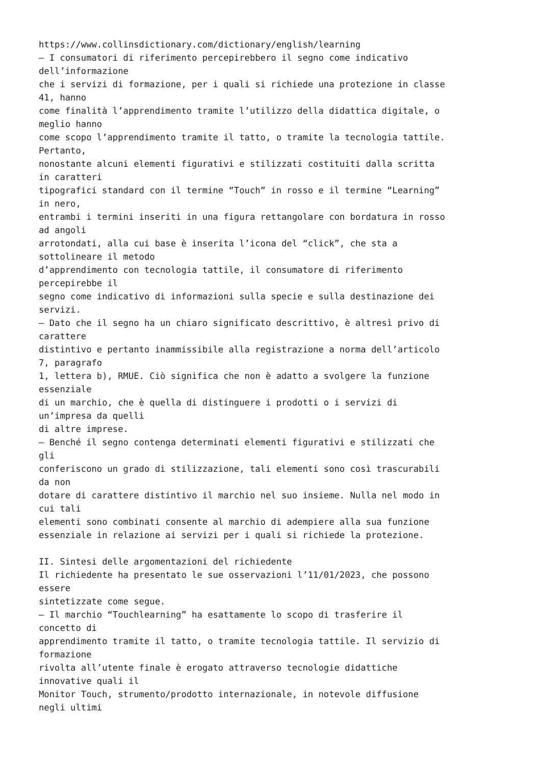https://www.collinsdictionary.com/dictionary/english/learning
– I consumatori di riferimento percepirebbero il segno come indicativo
dell’informazione
che i servizi di formazione, per i quali si richiede una protezione in classe
41, hanno
come finalità l’apprendimento tramite l’utilizzo della didattica digitale, o
meglio hanno
come scopo l’apprendimento tramite il tatto, o tramite la tecnologia tattile.
Pertanto,
nonostante alcuni elementi figurativi e stilizzati costituiti dalla scritta
in caratteri
tipografici standard con il termine “Touch” in rosso e il termine “Learning”
in nero,
entrambi i termini inseriti in una figura rettangolare con bordatura in rosso
ad angoli
arrotondati, alla cui base è inserita l’icona del “click”, che sta a
sottolineare il metodo
d’apprendimento con tecnologia tattile, il consumatore di riferimento
percepirebbe il
segno come indicativo di informazioni sulla specie e sulla destinazione dei
servizi.
– Dato che il segno ha un chiaro significato descrittivo, è altresì privo di
carattere
distintivo e pertanto inammissibile alla registrazione a norma dell’articolo
7, paragrafo
1, lettera b), RMUE. Ciò significa che non è adatto a svolgere la funzione
essenziale
di un marchio, che è quella di distinguere i prodotti o i servizi di
un’impresa da quelli
di altre imprese.
– Benché il segno contenga determinati elementi figurativi e stilizzati che
gli
conferiscono un grado di stilizzazione, tali elementi sono così trascurabili
da non
dotare di carattere distintivo il marchio nel suo insieme. Nulla nel modo in
cui tali
elementi sono combinati consente al marchio di adempiere alla sua funzione
essenziale in relazione ai servizi per i quali si richiede la protezione.

II. Sintesi delle argomentazioni del richiedente
Il richiedente ha presentato le sue osservazioni l’11/01/2023, che possono
essere
sintetizzate come segue.
– Il marchio “Touchlearning” ha esattamente lo scopo di trasferire il
concetto di
apprendimento tramite il tatto, o tramite tecnologia tattile. Il servizio di
formazione
rivolta all’utente finale è erogato attraverso tecnologie didattiche
innovative quali il
Monitor Touch, strumento/prodotto internazionale, in notevole diffusione
negli ultimi